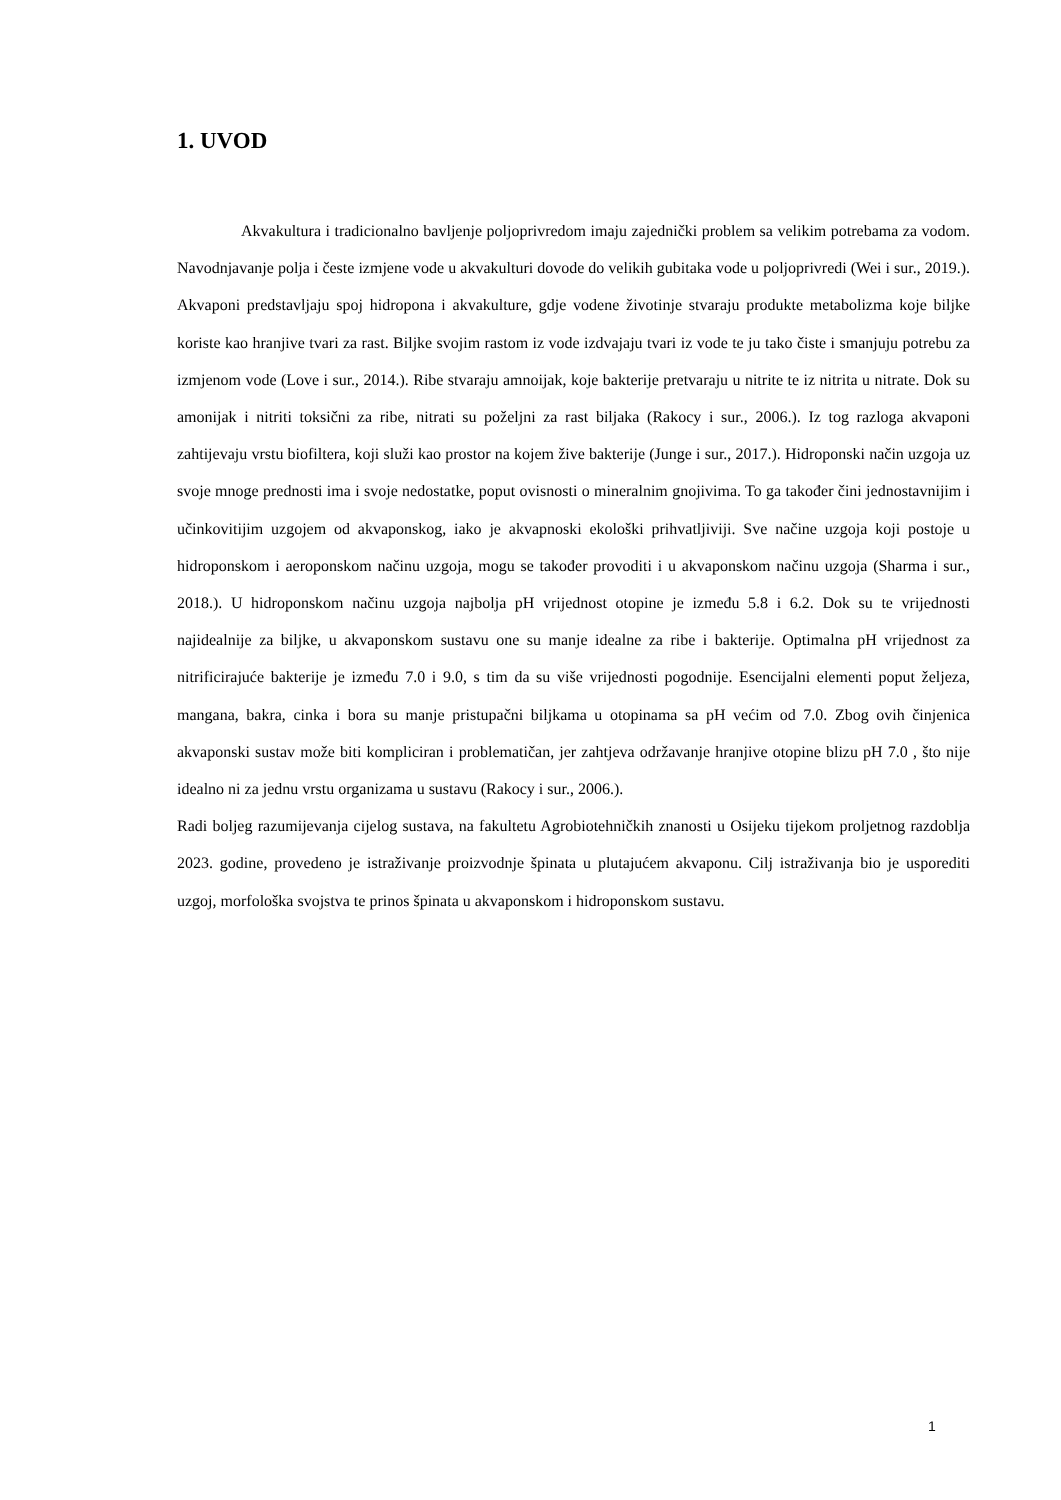1. UVOD
Akvakultura i tradicionalno bavljenje poljoprivredom imaju zajednički problem sa velikim potrebama za vodom. Navodnjavanje polja i česte izmjene vode u akvakulturi dovode do velikih gubitaka vode u poljoprivredi (Wei i sur., 2019.). Akvaponi predstavljaju spoj hidropona i akvakulture, gdje vodene životinje stvaraju produkte metabolizma koje biljke koriste kao hranjive tvari za rast. Biljke svojim rastom iz vode izdvajaju tvari iz vode te ju tako čiste i smanjuju potrebu za izmjenom vode (Love i sur., 2014.). Ribe stvaraju amnoijak, koje bakterije pretvaraju u nitrite te iz nitrita u nitrate. Dok su amonijak i nitriti toksični za ribe, nitrati su poželjni za rast biljaka (Rakocy i sur., 2006.). Iz tog razloga akvaponi zahtijevaju vrstu biofiltera, koji služi kao prostor na kojem žive bakterije (Junge i sur., 2017.). Hidroponski način uzgoja uz svoje mnoge prednosti ima i svoje nedostatke, poput ovisnosti o mineralnim gnojivima. To ga također čini jednostavnijim i učinkovitijim uzgojem od akvaponskog, iako je akvapnoski ekološki prihvatljiviji. Sve načine uzgoja koji postoje u hidroponskom i aeroponskom načinu uzgoja, mogu se također provoditi i u akvaponskom načinu uzgoja (Sharma i sur., 2018.). U hidroponskom načinu uzgoja najbolja pH vrijednost otopine je između 5.8 i 6.2. Dok su te vrijednosti najidealnije za biljke, u akvaponskom sustavu one su manje idealne za ribe i bakterije. Optimalna pH vrijednost za nitrificirajuće bakterije je između 7.0 i 9.0, s tim da su više vrijednosti pogodnije. Esencijalni elementi poput željeza, mangana, bakra, cinka i bora su manje pristupačni biljkama u otopinama sa pH većim od 7.0. Zbog ovih činjenica akvaponski sustav može biti kompliciran i problematičan, jer zahtjeva održavanje hranjive otopine blizu pH 7.0 , što nije idealno ni za jednu vrstu organizama u sustavu (Rakocy i sur., 2006.).
Radi boljeg razumijevanja cijelog sustava, na fakultetu Agrobiotehničkih znanosti u Osijeku tijekom proljetnog razdoblja 2023. godine, provedeno je istraživanje proizvodnje špinata u plutajućem akvaponu. Cilj istraživanja bio je usporediti uzgoj, morfološka svojstva te prinos špinata u akvaponskom i hidroponskom sustavu.
1